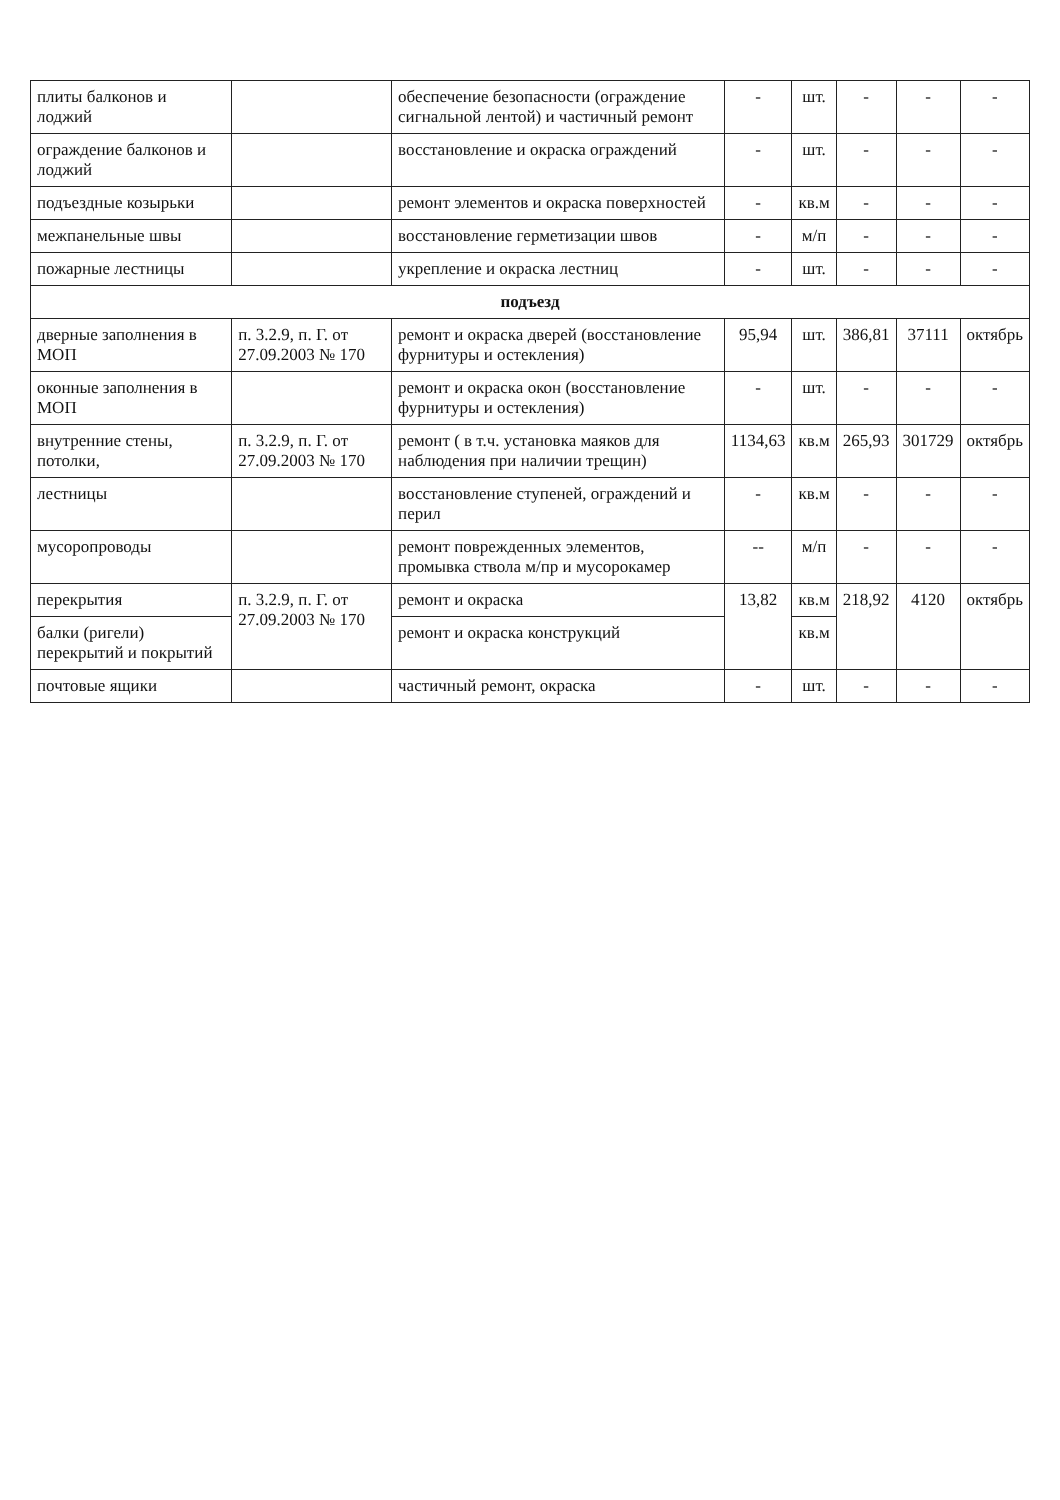| плиты балконов и лоджий | | обеспечение безопасности (ограждение сигнальной лентой) и частичный ремонт | - | шт. | - | - | - |
| ограждение балконов и лоджий | | восстановление и окраска ограждений | - | шт. | - | - | - |
| подъездные козырьки | | ремонт элементов и окраска поверхностей | - | кв.м | - | - | - |
| межпанельные швы | | восстановление герметизации швов | - | м/п | - | - | - |
| пожарные лестницы | | укрепление и окраска лестниц | - | шт. | - | - | - |
| подъезд | | | | | | | |
| дверные заполнения в МОП | п. 3.2.9, п. Г. от 27.09.2003 № 170 | ремонт и окраска дверей (восстановление фурнитуры и остекления) | 95,94 | шт. | 386,81 | 37111 | октябрь |
| оконные заполнения в МОП | | ремонт и окраска окон (восстановление фурнитуры и остекления) | - | шт. | - | - | - |
| внутренние стены, потолки, | п. 3.2.9, п. Г. от 27.09.2003 № 170 | ремонт ( в т.ч. установка маяков для наблюдения при наличии трещин) | 1134,63 | кв.м | 265,93 | 301729 | октябрь |
| лестницы | | восстановление ступеней, ограждений и перил | - | кв.м | - | - | - |
| мусоропроводы | | ремонт поврежденных элементов, промывка ствола м/пр и мусорокамер | -- | м/п | - | - | - |
| перекрытия | п. 3.2.9, п. Г. от 27.09.2003 № 170 | ремонт и окраска | 13,82 | кв.м | 218,92 | 4120 | октябрь |
| балки (ригели) перекрытий и покрытий | | ремонт и окраска конструкций | | кв.м | | | |
| почтовые ящики | | частичный ремонт, окраска | - | шт. | - | - | - |